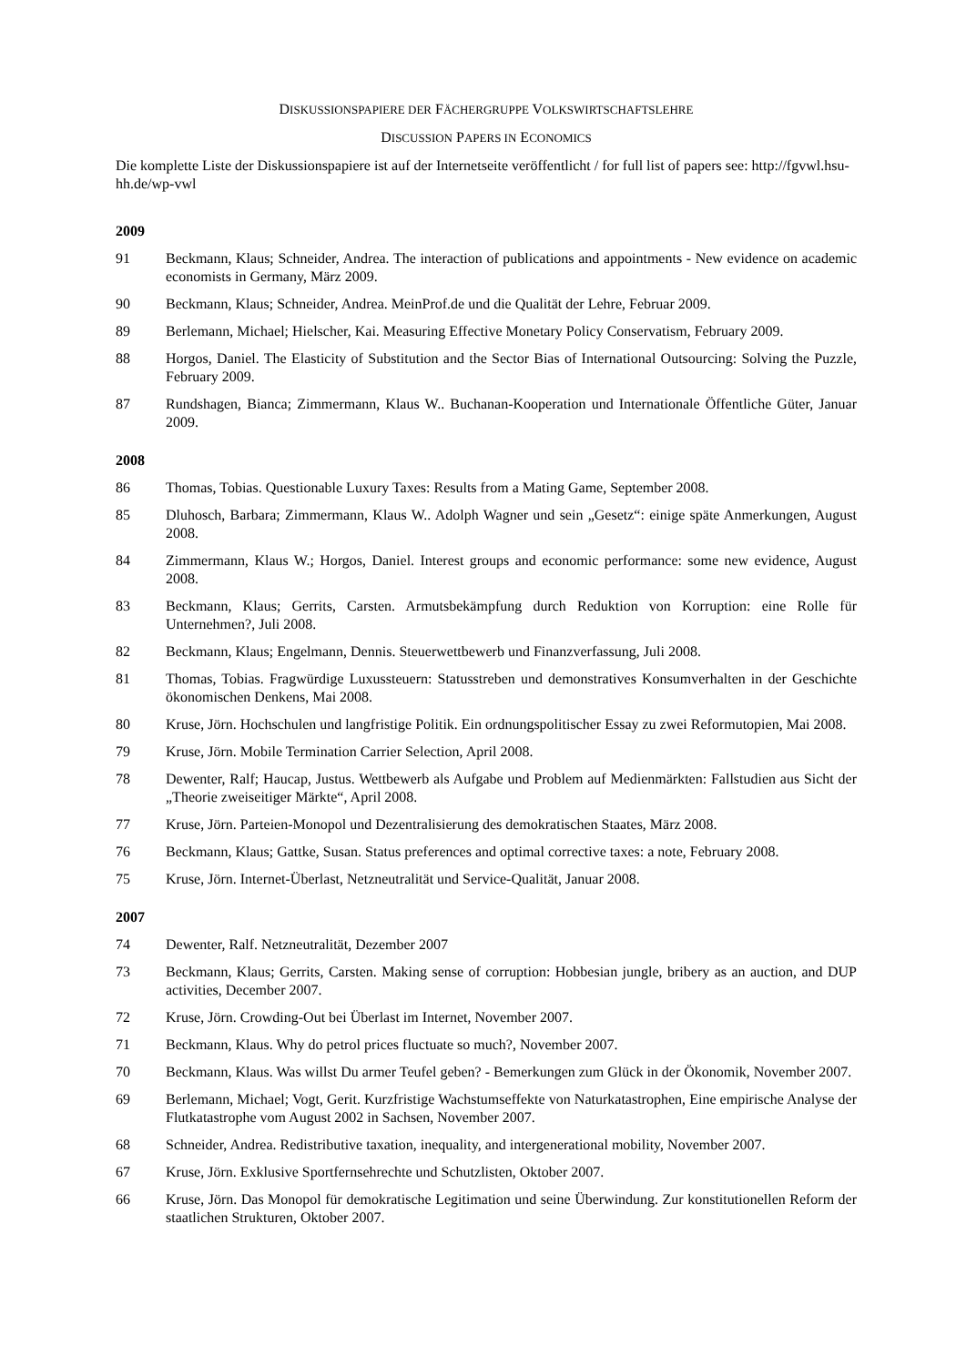DISKUSSIONSPAPIERE DER FÄCHERGRUPPE VOLKSWIRTSCHAFTSLEHRE
DISCUSSION PAPERS IN ECONOMICS
Die komplette Liste der Diskussionspapiere ist auf der Internetseite veröffentlicht / for full list of papers see: http://fgvwl.hsu-hh.de/wp-vwl
2009
91 Beckmann, Klaus; Schneider, Andrea. The interaction of publications and appointments - New evidence on academic economists in Germany, März 2009.
90 Beckmann, Klaus; Schneider, Andrea. MeinProf.de und die Qualität der Lehre, Februar 2009.
89 Berlemann, Michael; Hielscher, Kai. Measuring Effective Monetary Policy Conservatism, February 2009.
88 Horgos, Daniel. The Elasticity of Substitution and the Sector Bias of International Outsourcing: Solving the Puzzle, February 2009.
87 Rundshagen, Bianca; Zimmermann, Klaus W.. Buchanan-Kooperation und Internationale Öffentliche Güter, Januar 2009.
2008
86 Thomas, Tobias. Questionable Luxury Taxes: Results from a Mating Game, September 2008.
85 Dluhosch, Barbara; Zimmermann, Klaus W.. Adolph Wagner und sein „Gesetz“: einige späte Anmerkungen, August 2008.
84 Zimmermann, Klaus W.; Horgos, Daniel. Interest groups and economic performance: some new evidence, August 2008.
83 Beckmann, Klaus; Gerrits, Carsten. Armutsbekämpfung durch Reduktion von Korruption: eine Rolle für Unternehmen?, Juli 2008.
82 Beckmann, Klaus; Engelmann, Dennis. Steuerwettbewerb und Finanzverfassung, Juli 2008.
81 Thomas, Tobias. Fragwürdige Luxussteuern: Statusstreben und demonstratives Konsumverhalten in der Geschichte ökonomischen Denkens, Mai 2008.
80 Kruse, Jörn. Hochschulen und langfristige Politik. Ein ordnungspolitischer Essay zu zwei Reformutopien, Mai 2008.
79 Kruse, Jörn. Mobile Termination Carrier Selection, April 2008.
78 Dewenter, Ralf; Haucap, Justus. Wettbewerb als Aufgabe und Problem auf Medienmärkten: Fallstudien aus Sicht der „Theorie zweiseitiger Märkte“, April 2008.
77 Kruse, Jörn. Parteien-Monopol und Dezentralisierung des demokratischen Staates, März 2008.
76 Beckmann, Klaus; Gattke, Susan. Status preferences and optimal corrective taxes: a note, February 2008.
75 Kruse, Jörn. Internet-Überlast, Netzneutralität und Service-Qualität, Januar 2008.
2007
74 Dewenter, Ralf. Netzneutralität, Dezember 2007
73 Beckmann, Klaus; Gerrits, Carsten. Making sense of corruption: Hobbesian jungle, bribery as an auction, and DUP activities, December 2007.
72 Kruse, Jörn. Crowding-Out bei Überlast im Internet, November 2007.
71 Beckmann, Klaus. Why do petrol prices fluctuate so much?, November 2007.
70 Beckmann, Klaus. Was willst Du armer Teufel geben? - Bemerkungen zum Glück in der Ökonomik, November 2007.
69 Berlemann, Michael; Vogt, Gerit. Kurzfristige Wachstumseffekte von Naturkatastrophen, Eine empirische Analyse der Flutkatastrophe vom August 2002 in Sachsen, November 2007.
68 Schneider, Andrea. Redistributive taxation, inequality, and intergenerational mobility, November 2007.
67 Kruse, Jörn. Exklusive Sportfernsehrechte und Schutzlisten, Oktober 2007.
66 Kruse, Jörn. Das Monopol für demokratische Legitimation und seine Überwindung. Zur konstitutionellen Reform der staatlichen Strukturen, Oktober 2007.